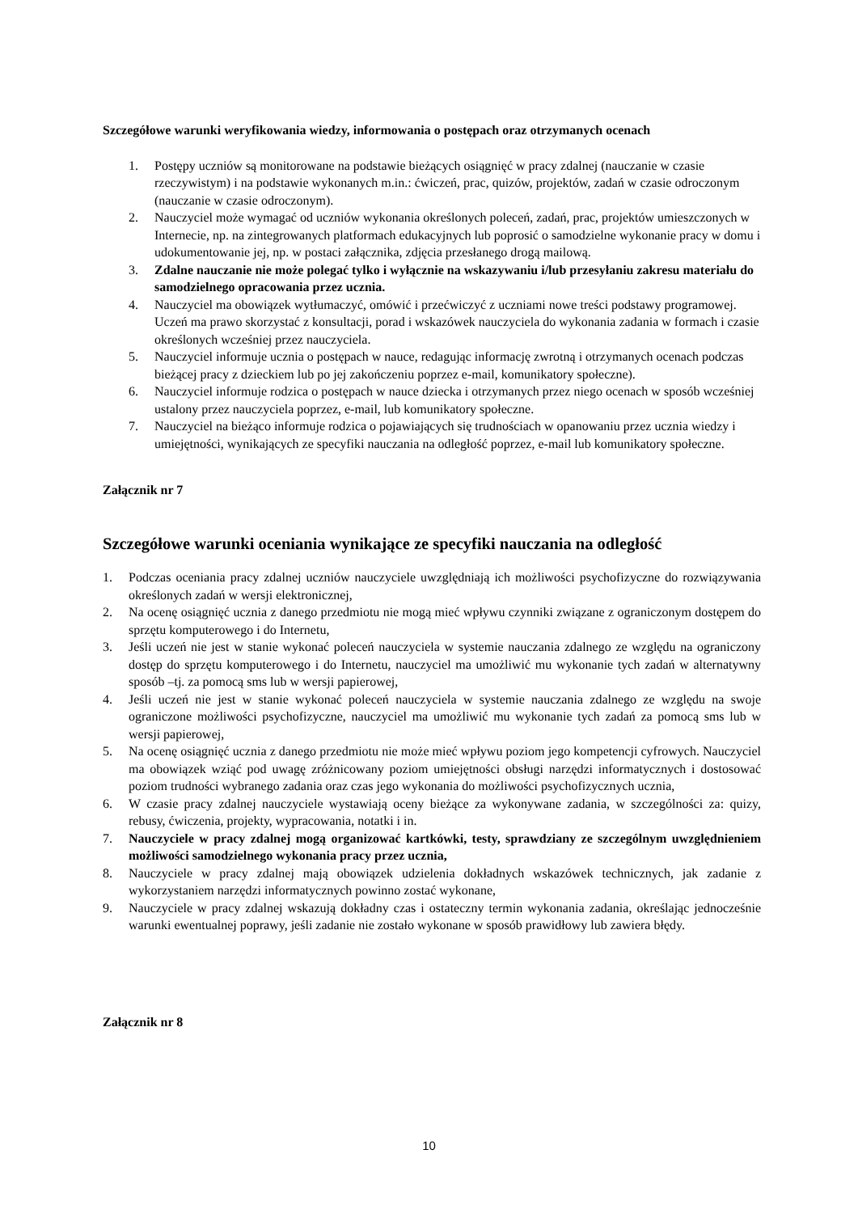Szczegółowe warunki weryfikowania wiedzy, informowania o postępach oraz otrzymanych ocenach
1. Postępy uczniów są monitorowane na podstawie bieżących osiągnięć w pracy zdalnej (nauczanie w czasie rzeczywistym) i na podstawie wykonanych m.in.: ćwiczeń, prac, quizów, projektów, zadań w czasie odroczonym (nauczanie w czasie odroczonym).
2. Nauczyciel może wymagać od uczniów wykonania określonych poleceń, zadań, prac, projektów umieszczonych w Internecie, np. na zintegrowanych platformach edukacyjnych lub poprosić o samodzielne wykonanie pracy w domu i udokumentowanie jej, np. w postaci załącznika, zdjęcia przesłanego drogą mailową.
3. Zdalne nauczanie nie może polegać tylko i wyłącznie na wskazywaniu i/lub przesyłaniu zakresu materiału do samodzielnego opracowania przez ucznia.
4. Nauczyciel ma obowiązek wytłumaczyć, omówić i przećwiczyć z uczniami nowe treści podstawy programowej. Uczeń ma prawo skorzystać z konsultacji, porad i wskazówek nauczyciela do wykonania zadania w formach i czasie określonych wcześniej przez nauczyciela.
5. Nauczyciel informuje ucznia o postępach w nauce, redagując informację zwrotną i otrzymanych ocenach podczas bieżącej pracy z dzieckiem lub po jej zakończeniu poprzez e-mail, komunikatory społeczne).
6. Nauczyciel informuje rodzica o postępach w nauce dziecka i otrzymanych przez niego ocenach w sposób wcześniej ustalony przez nauczyciela poprzez, e-mail, lub komunikatory społeczne.
7. Nauczyciel na bieżąco informuje rodzica o pojawiających się trudnościach w opanowaniu przez ucznia wiedzy i umiejętności, wynikających ze specyfiki nauczania na odległość poprzez, e-mail lub komunikatory społeczne.
Załącznik nr 7
Szczegółowe warunki oceniania wynikające ze specyfiki nauczania na odległość
1. Podczas oceniania pracy zdalnej uczniów nauczyciele uwzględniają ich możliwości psychofizyczne do rozwiązywania określonych zadań w wersji elektronicznej,
2. Na ocenę osiągnięć ucznia z danego przedmiotu nie mogą mieć wpływu czynniki związane z ograniczonym dostępem do sprzętu komputerowego i do Internetu,
3. Jeśli uczeń nie jest w stanie wykonać poleceń nauczyciela w systemie nauczania zdalnego ze względu na ograniczony dostęp do sprzętu komputerowego i do Internetu, nauczyciel ma umożliwić mu wykonanie tych zadań w alternatywny sposób –tj. za pomocą sms lub w wersji papierowej,
4. Jeśli uczeń nie jest w stanie wykonać poleceń nauczyciela w systemie nauczania zdalnego ze względu na swoje ograniczone możliwości psychofizyczne, nauczyciel ma umożliwić mu wykonanie tych zadań za pomocą sms lub w wersji papierowej,
5. Na ocenę osiągnięć ucznia z danego przedmiotu nie może mieć wpływu poziom jego kompetencji cyfrowych. Nauczyciel ma obowiązek wziąć pod uwagę zróżnicowany poziom umiejętności obsługi narzędzi informatycznych i dostosować poziom trudności wybranego zadania oraz czas jego wykonania do możliwości psychofizycznych ucznia,
6. W czasie pracy zdalnej nauczyciele wystawiają oceny bieżące za wykonywane zadania, w szczególności za: quizy, rebusy, ćwiczenia, projekty, wypracowania, notatki i in.
7. Nauczyciele w pracy zdalnej mogą organizować kartkówki, testy, sprawdziany ze szczególnym uwzględnieniem możliwości samodzielnego wykonania pracy przez ucznia,
8. Nauczyciele w pracy zdalnej mają obowiązek udzielenia dokładnych wskazówek technicznych, jak zadanie z wykorzystaniem narzędzi informatycznych powinno zostać wykonane,
9. Nauczyciele w pracy zdalnej wskazują dokładny czas i ostateczny termin wykonania zadania, określając jednocześnie warunki ewentualnej poprawy, jeśli zadanie nie zostało wykonane w sposób prawidłowy lub zawiera błędy.
Załącznik nr 8
10